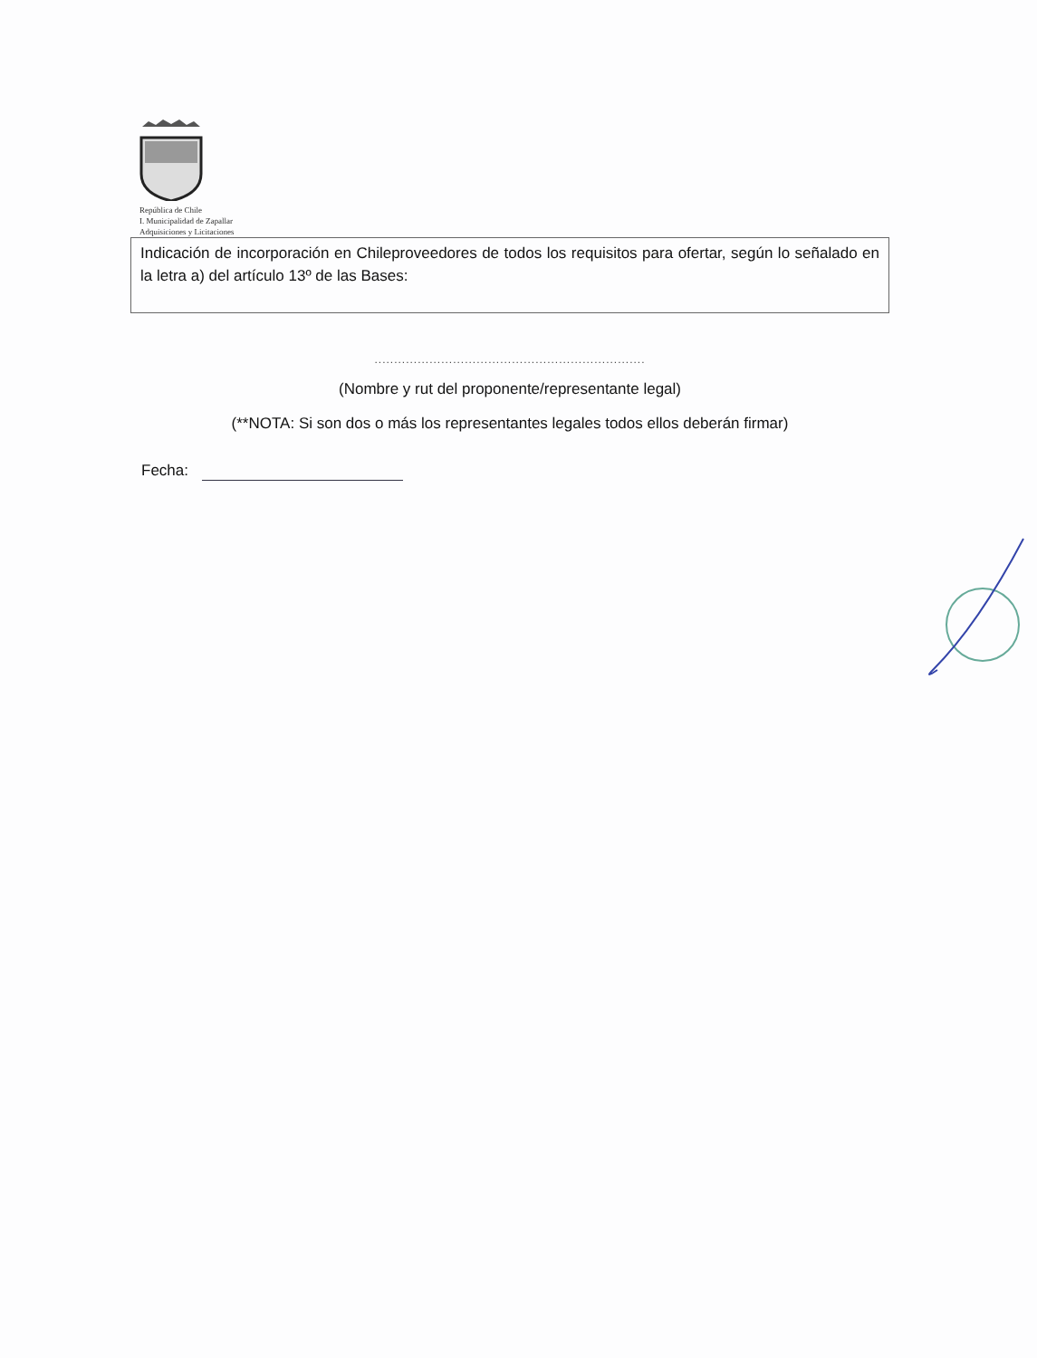República de Chile
I. Municipalidad de Zapallar
Adquisiciones y Licitaciones
Indicación de incorporación en Chileproveedores de todos los requisitos para ofertar, según lo señalado en la letra a) del artículo 13º de las Bases:
.....................................................................
(Nombre y rut del proponente/representante legal)
(**NOTA: Si son dos o más los representantes legales todos ellos deberán firmar)
Fecha: